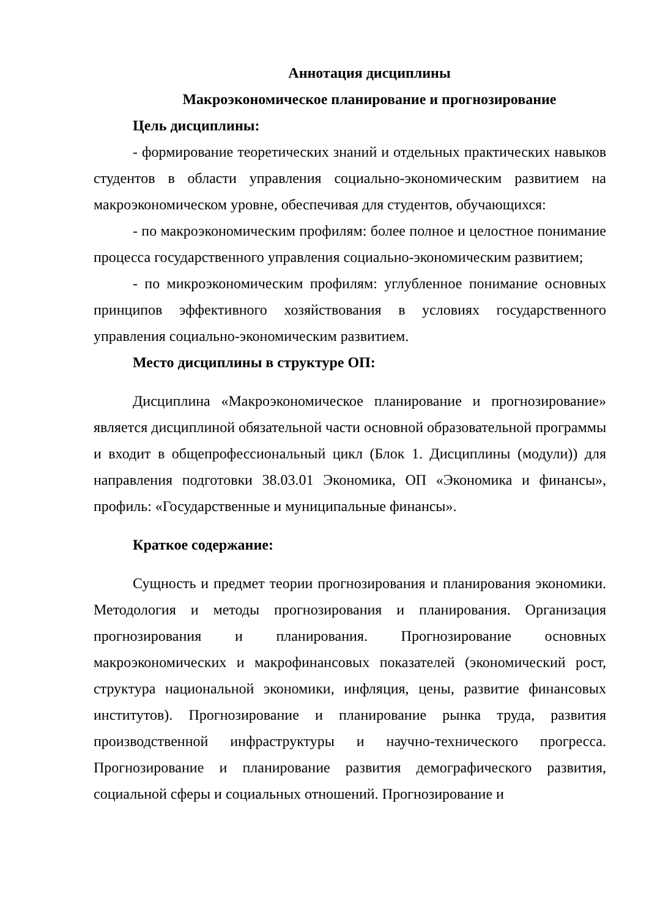Аннотация дисциплины
Макроэкономическое планирование и прогнозирование
Цель дисциплины:
- формирование теоретических знаний и отдельных практических навыков студентов в области управления социально-экономическим развитием на макроэкономическом уровне, обеспечивая для студентов, обучающихся:
- по макроэкономическим профилям: более полное и целостное понимание процесса государственного управления социально-экономическим развитием;
- по микроэкономическим профилям: углубленное понимание основных принципов эффективного хозяйствования в условиях государственного управления социально-экономическим развитием.
Место дисциплины в структуре ОП:
Дисциплина «Макроэкономическое планирование и прогнозирование» является дисциплиной обязательной части основной образовательной программы и входит в общепрофессиональный цикл (Блок 1. Дисциплины (модули)) для направления подготовки 38.03.01 Экономика, ОП «Экономика и финансы», профиль: «Государственные и муниципальные финансы».
Краткое содержание:
Сущность и предмет теории прогнозирования и планирования экономики. Методология и методы прогнозирования и планирования. Организация прогнозирования и планирования. Прогнозирование основных макроэкономических и макрофинансовых показателей (экономический рост, структура национальной экономики, инфляция, цены, развитие финансовых институтов). Прогнозирование и планирование рынка труда, развития производственной инфраструктуры и научно-технического прогресса. Прогнозирование и планирование развития демографического развития, социальной сферы и социальных отношений. Прогнозирование и